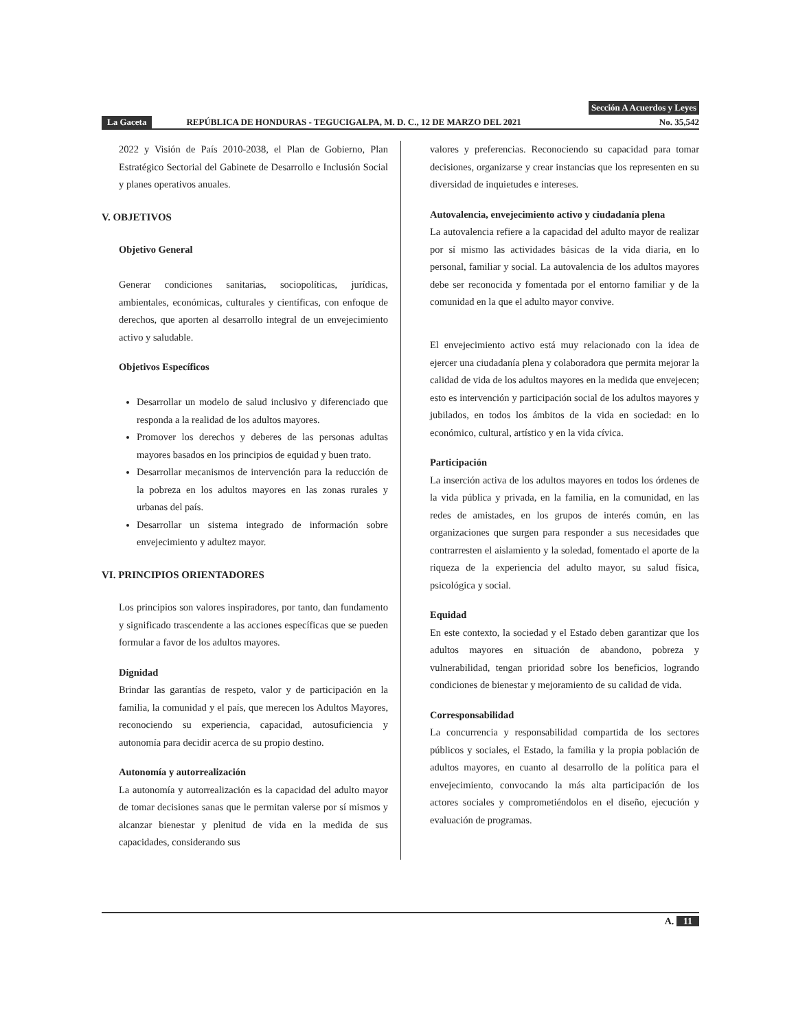Sección A Acuerdos y Leyes
La Gaceta REPÚBLICA DE HONDURAS - TEGUCIGALPA, M. D. C., 12 DE MARZO DEL 2021 No. 35,542
2022 y Visión de País 2010-2038, el Plan de Gobierno, Plan Estratégico Sectorial del Gabinete de Desarrollo e Inclusión Social y planes operativos anuales.
V. OBJETIVOS
Objetivo General
Generar condiciones sanitarias, sociopolíticas, jurídicas, ambientales, económicas, culturales y científicas, con enfoque de derechos, que aporten al desarrollo integral de un envejecimiento activo y saludable.
Objetivos Específicos
Desarrollar un modelo de salud inclusivo y diferenciado que responda a la realidad de los adultos mayores.
Promover los derechos y deberes de las personas adultas mayores basados en los principios de equidad y buen trato.
Desarrollar mecanismos de intervención para la reducción de la pobreza en los adultos mayores en las zonas rurales y urbanas del país.
Desarrollar un sistema integrado de información sobre envejecimiento y adultez mayor.
VI. PRINCIPIOS ORIENTADORES
Los principios son valores inspiradores, por tanto, dan fundamento y significado trascendente a las acciones específicas que se pueden formular a favor de los adultos mayores.
Dignidad
Brindar las garantías de respeto, valor y de participación en la familia, la comunidad y el país, que merecen los Adultos Mayores, reconociendo su experiencia, capacidad, autosuficiencia y autonomía para decidir acerca de su propio destino.
Autonomía y autorrealización
La autonomía y autorrealización es la capacidad del adulto mayor de tomar decisiones sanas que le permitan valerse por sí mismos y alcanzar bienestar y plenitud de vida en la medida de sus capacidades, considerando sus
valores y preferencias. Reconociendo su capacidad para tomar decisiones, organizarse y crear instancias que los representen en su diversidad de inquietudes e intereses.
Autovalencia, envejecimiento activo y ciudadanía plena
La autovalencia refiere a la capacidad del adulto mayor de realizar por sí mismo las actividades básicas de la vida diaria, en lo personal, familiar y social. La autovalencia de los adultos mayores debe ser reconocida y fomentada por el entorno familiar y de la comunidad en la que el adulto mayor convive.
El envejecimiento activo está muy relacionado con la idea de ejercer una ciudadanía plena y colaboradora que permita mejorar la calidad de vida de los adultos mayores en la medida que envejecen; esto es intervención y participación social de los adultos mayores y jubilados, en todos los ámbitos de la vida en sociedad: en lo económico, cultural, artístico y en la vida cívica.
Participación
La inserción activa de los adultos mayores en todos los órdenes de la vida pública y privada, en la familia, en la comunidad, en las redes de amistades, en los grupos de interés común, en las organizaciones que surgen para responder a sus necesidades que contrarresten el aislamiento y la soledad, fomentado el aporte de la riqueza de la experiencia del adulto mayor, su salud física, psicológica y social.
Equidad
En este contexto, la sociedad y el Estado deben garantizar que los adultos mayores en situación de abandono, pobreza y vulnerabilidad, tengan prioridad sobre los beneficios, logrando condiciones de bienestar y mejoramiento de su calidad de vida.
Corresponsabilidad
La concurrencia y responsabilidad compartida de los sectores públicos y sociales, el Estado, la familia y la propia población de adultos mayores, en cuanto al desarrollo de la política para el envejecimiento, convocando la más alta participación de los actores sociales y comprometiéndolos en el diseño, ejecución y evaluación de programas.
A. 11